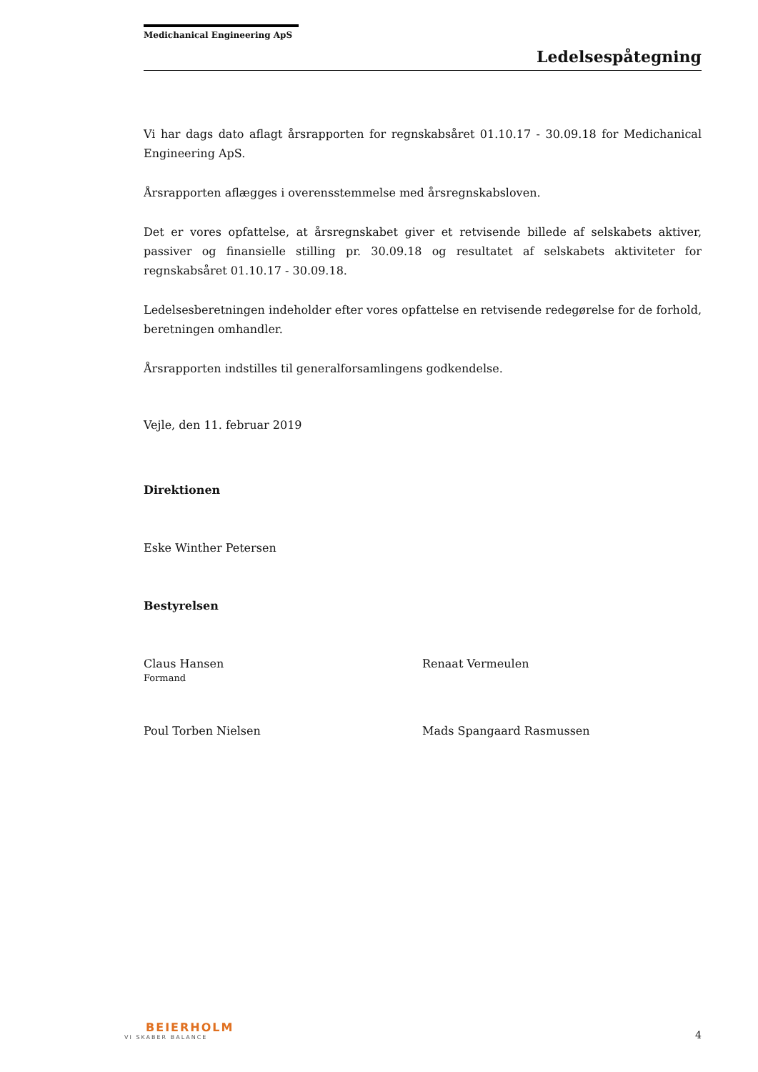Medichanical Engineering ApS
Ledelsespåtegning
Vi har dags dato aflagt årsrapporten for regnskabsåret 01.10.17 - 30.09.18 for Medichanical Engineering ApS.
Årsrapporten aflægges i overensstemmelse med årsregnskabsloven.
Det er vores opfattelse, at årsregnskabet giver et retvisende billede af selskabets aktiver, passiver og finansielle stilling pr. 30.09.18 og resultatet af selskabets aktiviteter for regnskabsåret 01.10.17 - 30.09.18.
Ledelsesberetningen indeholder efter vores opfattelse en retvisende redegørelse for de forhold, beretningen omhandler.
Årsrapporten indstilles til generalforsamlingens godkendelse.
Vejle, den 11. februar 2019
Direktionen
Eske Winther Petersen
Bestyrelsen
Claus Hansen
Formand
Renaat Vermeulen
Poul Torben Nielsen Mads Spangaard Rasmussen
BEIERHOLM
VI SKABER BALANCE
4